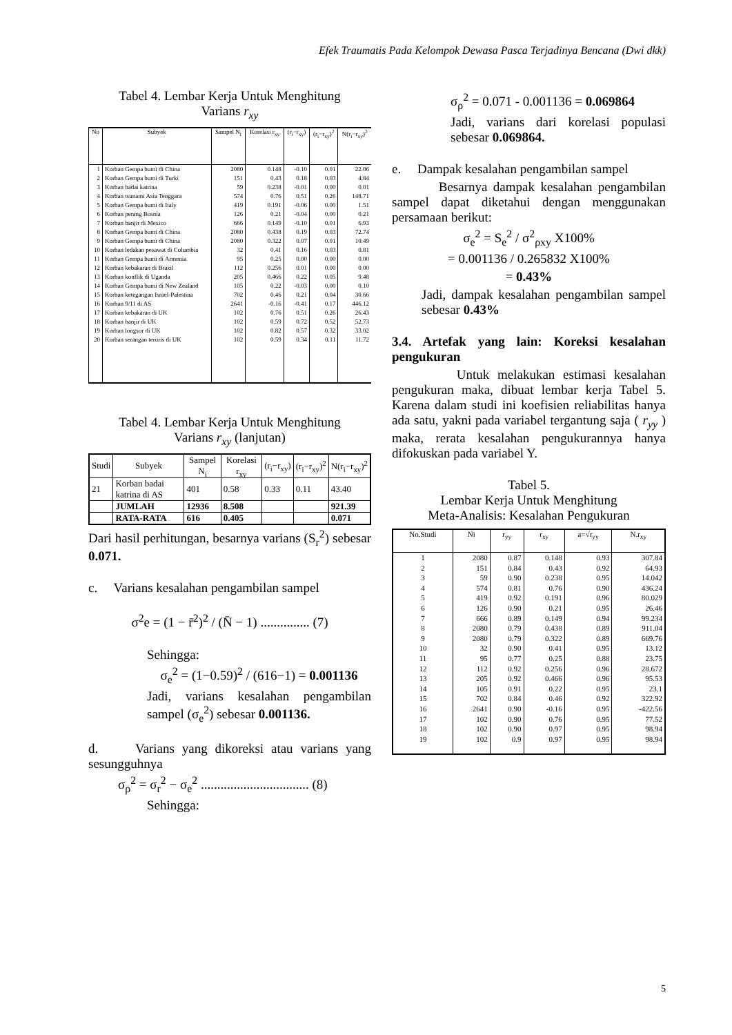Efek Traumatis Pada Kelompok Dewasa Pasca Terjadinya Bencana (Dwi dkk)
Tabel 4. Lembar Kerja Untuk Menghitung
Varians r<sub>xy</sub>
| No | Subyek | Sampel N<sub>i</sub> | Korelasi r<sub>xy</sub> | (r<sub>i</sub>−r<sub>xy</sub>) | (r<sub>i</sub>−r<sub>xy</sub>)<sup>2</sup> | N(r<sub>i</sub>−r<sub>xy</sub>)<sup>2</sup> |
| --- | --- | --- | --- | --- | --- | --- |
| 1 | Korban Gempa bumi di China | 2080 | 0.148 | -0.10 | 0.01 | 22.06 |
| 2 | Korban Gempa bumi di Turki | 151 | 0.43 | 0.18 | 0.03 | 4.84 |
| 3 | Korban badai katrina | 59 | 0.238 | -0.01 | 0.00 | 0.01 |
| 4 | Korban tsunami Asia Tenggara | 574 | 0.76 | 0.51 | 0.26 | 148.71 |
| 5 | Korban Gempa bumi di Italy | 419 | 0.191 | -0.06 | 0.00 | 1.51 |
| 6 | Korban perang Bosnia | 126 | 0.21 | -0.04 | 0.00 | 0.21 |
| 7 | Korban banjir di Mexico | 666 | 0.149 | -0.10 | 0.01 | 6.93 |
| 8 | Korban Gempa bumi di China | 2080 | 0.438 | 0.19 | 0.03 | 72.74 |
| 9 | Korban Gempa bumi di China | 2080 | 0.322 | 0.07 | 0.01 | 10.49 |
| 10 | Korban ledakan pesawat di Columbia | 32 | 0.41 | 0.16 | 0.03 | 0.81 |
| 11 | Korban Gempa bumi di Armenia | 95 | 0.25 | 0.00 | 0.00 | 0.00 |
| 12 | Korban kebakaran di Brazil | 112 | 0.256 | 0.01 | 0.00 | 0.00 |
| 13 | Korban konflik di Uganda | 205 | 0.466 | 0.22 | 0.05 | 9.48 |
| 14 | Korban Gempa bumi di New Zealand | 105 | 0.22 | -0.03 | 0.00 | 0.10 |
| 15 | Korban ketegangan Israel-Palestina | 702 | 0.46 | 0.21 | 0.04 | 30.66 |
| 16 | Korban 9/11 di AS | 2641 | -0.16 | -0.41 | 0.17 | 446.12 |
| 17 | Korban kebakaran di UK | 102 | 0.76 | 0.51 | 0.26 | 26.43 |
| 18 | Korban banjir di UK | 102 | 0.59 | 0.72 | 0.52 | 52.73 |
| 19 | Korban longsor di UK | 102 | 0.82 | 0.57 | 0.32 | 33.02 |
| 20 | Korban serangan teroris di UK | 102 | 0.59 | 0.34 | 0.11 | 11.72 |
Tabel 4. Lembar Kerja Untuk Menghitung
Varians r<sub>xy</sub> (lanjutan)
| Studi | Subyek | Sampel N<sub>i</sub> | Korelasi r<sub>xy</sub> | (r<sub>i</sub>−r<sub>xy</sub>) | (r<sub>i</sub>−r<sub>xy</sub>)<sup>2</sup> | N(r<sub>i</sub>−r<sub>xy</sub>)<sup>2</sup> |
| --- | --- | --- | --- | --- | --- | --- |
| 21 | Korban badai katrina di AS | 401 | 0.58 | 0.33 | 0.11 | 43.40 |
| | JUMLAH | 12936 | 8.508 | | | 921.39 |
| | RATA-RATA | 616 | 0.405 | | | 0.071 |
Dari hasil perhitungan, besarnya varians (S<sub>r</sub><sup>2</sup>) sebesar 0.071.
c. Varians kesalahan pengambilan sampel
σ<sup>2</sup>e = (1 − r̄<sup>2</sup>)<sup>2</sup> / (N̄ − 1) ............... (7)
Sehingga:
σ<sub>e</sub><sup>2</sup> = (1−0.59)<sup>2</sup> / (616−1) = 0.001136
Jadi, varians kesalahan pengambilan sampel (σ<sub>e</sub><sup>2</sup>) sebesar 0.001136.
d. Varians yang dikoreksi atau varians yang sesungguhnya
σ<sub>ρ</sub><sup>2</sup> = σ<sub>r</sub><sup>2</sup> − σ<sub>e</sub><sup>2</sup> ................................. (8)
Sehingga:
σ<sub>ρ</sub><sup>2</sup> = 0.071 - 0.001136 = 0.069864
Jadi, varians dari korelasi populasi sebesar 0.069864.
e. Dampak kesalahan pengambilan sampel
Besarnya dampak kesalahan pengambilan sampel dapat diketahui dengan menggunakan persamaan berikut:
σ<sub>e</sub><sup>2</sup> = S<sub>e</sub><sup>2</sup> / σ<sup>2</sup><sub>ρxy</sub> X100%
= 0.001136 / 0.265832 X100%
= 0.43%
Jadi, dampak kesalahan pengambilan sampel sebesar 0.43%
3.4. Artefak yang lain: Koreksi kesalahan pengukuran
Untuk melakukan estimasi kesalahan pengukuran maka, dibuat lembar kerja Tabel 5. Karena dalam studi ini koefisien reliabilitas hanya ada satu, yakni pada variabel tergantung saja ( r<sub>yy</sub> ) maka, rerata kesalahan pengukurannya hanya difokuskan pada variabel Y.
Tabel 5.
Lembar Kerja Untuk Menghitung
Meta-Analisis: Kesalahan Pengukuran
| No.Studi | Ni | r<sub>yy</sub> | r<sub>xy</sub> | a=√r<sub>yy</sub> | N.r<sub>xy</sub> |
| --- | --- | --- | --- | --- | --- |
| 1 | 2080 | 0.87 | 0.148 | 0.93 | 307.84 |
| 2 | 151 | 0.84 | 0.43 | 0.92 | 64.93 |
| 3 | 59 | 0.90 | 0.238 | 0.95 | 14.042 |
| 4 | 574 | 0.81 | 0.76 | 0.90 | 436.24 |
| 5 | 419 | 0.92 | 0.191 | 0.96 | 80.029 |
| 6 | 126 | 0.90 | 0.21 | 0.95 | 26.46 |
| 7 | 666 | 0.89 | 0.149 | 0.94 | 99.234 |
| 8 | 2080 | 0.79 | 0.438 | 0.89 | 911.04 |
| 9 | 2080 | 0.79 | 0.322 | 0.89 | 669.76 |
| 10 | 32 | 0.90 | 0.41 | 0.95 | 13.12 |
| 11 | 95 | 0.77 | 0.25 | 0.88 | 23.75 |
| 12 | 112 | 0.92 | 0.256 | 0.96 | 28.672 |
| 13 | 205 | 0.92 | 0.466 | 0.96 | 95.53 |
| 14 | 105 | 0.91 | 0.22 | 0.95 | 23.1 |
| 15 | 702 | 0.84 | 0.46 | 0.92 | 322.92 |
| 16 | 2641 | 0.90 | -0.16 | 0.95 | -422.56 |
| 17 | 102 | 0.90 | 0.76 | 0.95 | 77.52 |
| 18 | 102 | 0.90 | 0.97 | 0.95 | 98.94 |
| 19 | 102 | 0.9 | 0.97 | 0.95 | 98.94 |
5